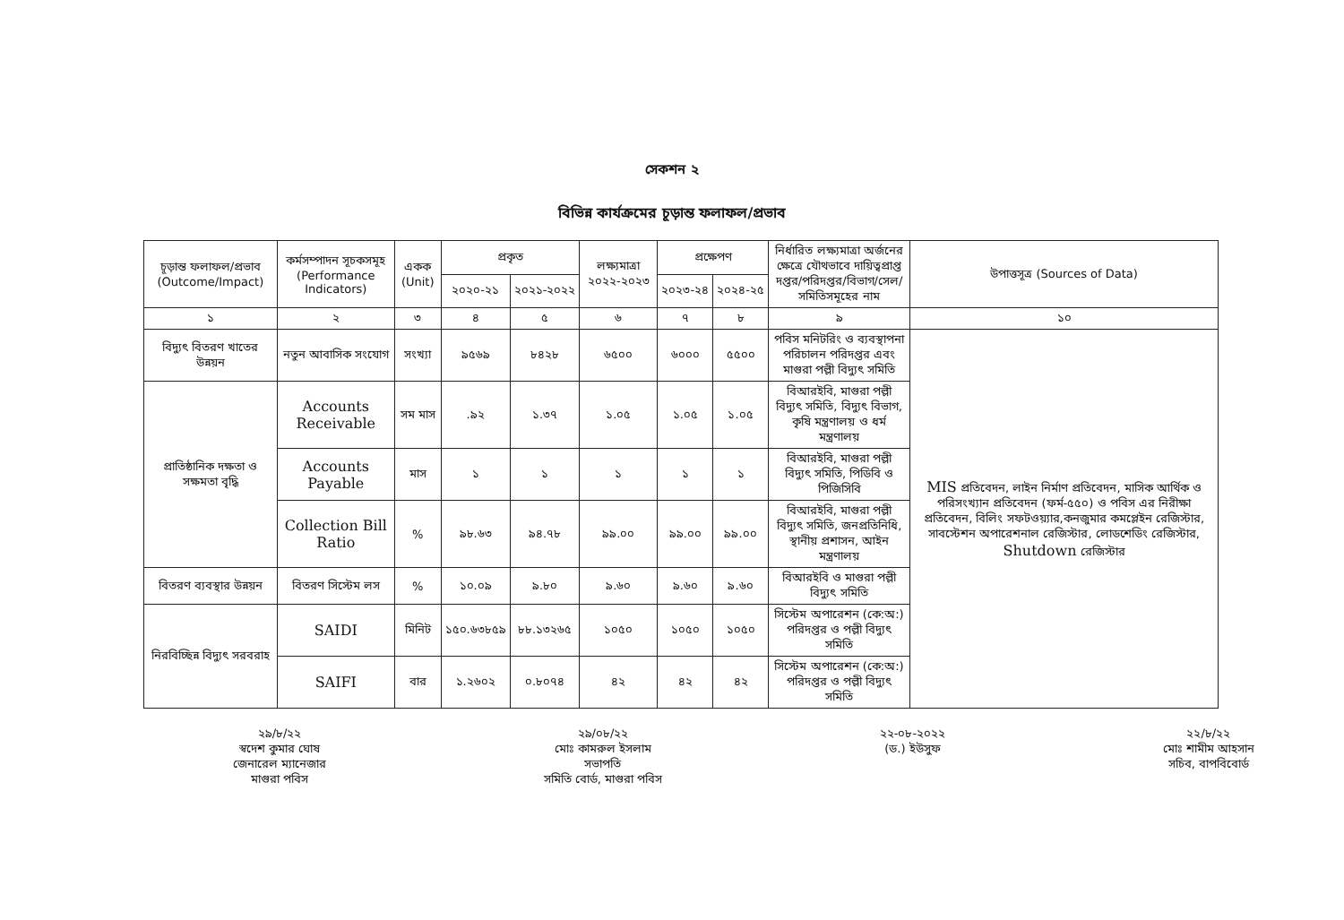সেকশন ২
বিভিন্ন কার্যক্রমের চূড়ান্ত ফলাফল/প্রভাব
| চূড়ান্ত ফলাফল/প্রভাব (Outcome/Impact) | কর্মসম্পাদন সূচকসমূহ (Performance Indicators) | একক (Unit) | প্রকৃত | | লক্ষ্যমাত্রা ২০২২-২০২৩ | প্রক্ষেপণ | | নির্ধারিত লক্ষ্যমাত্রা অর্জনের ক্ষেত্রে যৌথভাবে দায়িত্বপ্রাপ্ত দপ্তর/পরিদপ্তর/বিভাগ/সেল/ সমিতিসমূহের নাম | উপাত্তসূত্র (Sources of Data) |
| --- | --- | --- | --- | --- | --- | --- | --- | --- | --- |
| | | | ২০২০-২১ | ২০২১-২০২২ | | ২০২৩-২৪ | ২০২৪-২৫ | | |
| ১ | ২ | ৩ | ৪ | ৫ | ৬ | ৭ | ৮ | ৯ | ১০ |
| বিদ্যুৎ বিতরণ খাতের উন্নয়ন | নতুন আবাসিক সংযোগ | সংখ্যা | ৯৫৬৯ | ৮৪২৮ | ৬৫০০ | ৬০০০ | ৫৫০০ | পবিস মনিটরিং ও ব্যবস্থাপনা পরিচালন পরিদপ্তর এবং মাগুরা পল্লী বিদ্যুৎ সমিতি | MIS প্রতিবেদন, লাইন নির্মাণ প্রতিবেদন, মাসিক আর্থিক ও পরিসংখ্যান প্রতিবেদন (ফর্ম-৫৫০) ও পবিস এর নিরীক্ষা প্রতিবেদন, বিলিং সফটওয়্যার,কনজুমার কমপ্লেইন রেজিস্টার, সাবস্টেশন অপারেশনাল রেজিস্টার, লোডশেডিং রেজিস্টার, Shutdown রেজিস্টার |
| প্রাতিষ্ঠানিক দক্ষতা ও সক্ষমতা বৃদ্ধি | Accounts Receivable | সম মাস | .৯২ | ১.৩৭ | ১.০৫ | ১.০৫ | ১.০৫ | বিআরইবি, মাগুরা পল্লী বিদ্যুৎ সমিতি, বিদ্যুৎ বিভাগ, কৃষি মন্ত্রণালয় ও ধর্ম মন্ত্রণালয় | |
| | Accounts Payable | মাস | ১ | ১ | ১ | ১ | ১ | বিআরইবি, মাগুরা পল্লী বিদ্যুৎ সমিতি, পিডিবি ও পিজিসিবি | |
| | Collection Bill Ratio | % | ৯৮.৬৩ | ৯৪.৭৮ | ৯৯.০০ | ৯৯.০০ | ৯৯.০০ | বিআরইবি, মাগুরা পল্লী বিদ্যুৎ সমিতি, জনপ্রতিনিধি, স্থানীয় প্রশাসন, আইন মন্ত্রণালয় | |
| বিতরণ ব্যবস্থার উন্নয়ন | বিতরণ সিস্টেম লস | % | ১০.০৯ | ৯.৮০ | ৯.৬০ | ৯.৬০ | ৯.৬০ | বিআরইবি ও মাগুরা পল্লী বিদ্যুৎ সমিতি | |
| নিরবিচ্ছিন্ন বিদ্যুৎ সরবরাহ | SAIDI | মিনিট | ১৫০.৬৩৮৫৯ | ৮৮.১৩২৬৫ | ১০৫০ | ১০৫০ | ১০৫০ | সিস্টেম অপারেশন (কে:অ:) পরিদপ্তর ও পল্লী বিদ্যুৎ সমিতি | |
| | SAIFI | বার | ১.২৬০২ | ০.৮০৭৪ | ৪২ | ৪২ | ৪২ | সিস্টেম অপারেশন (কে:অ:) পরিদপ্তর ও পল্লী বিদ্যুৎ সমিতি | |
২৯/৮/২২
স্বদেশ কুমার ঘোষ
জেনারেল ম্যানেজার
মাগুরা পবিস
২৯/০৮/২২
মোঃ কামরুল ইসলাম
সভাপতি
সমিতি বোর্ড, মাগুরা পবিস
২২-০৮-২০২২
(ড.) ইউসুফ
২২/৮/২২
মোঃ শামীম আহসান
সচিব, বাপবিবোর্ড